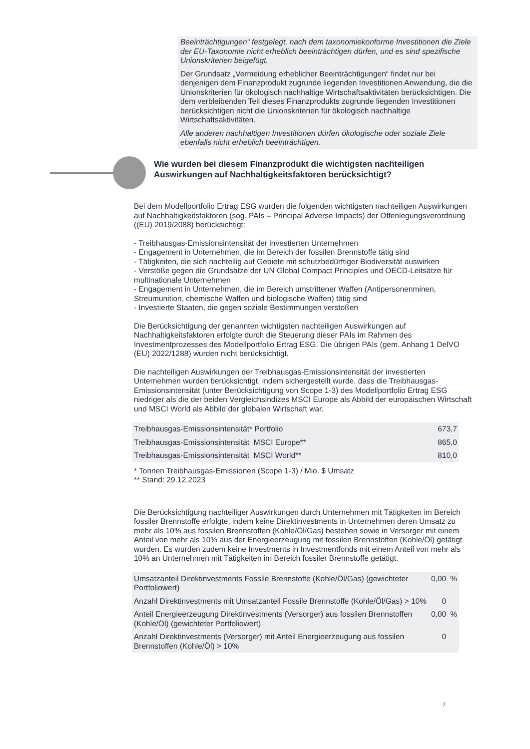Beeinträchtigungen“ festgelegt, nach dem taxonomiekonforme Investitionen die Ziele der EU-Taxonomie nicht erheblich beeinträchtigen dürfen, und es sind spezifische Unionskriterien beigefügt.
Der Grundsatz „Vermeidung erheblicher Beeinträchtigungen“ findet nur bei denjenigen dem Finanzprodukt zugrunde liegenden Investitionen Anwendung, die die Unionskriterien für ökologisch nachhaltige Wirtschaftsaktivitäten berücksichtigen. Die dem verbleibenden Teil dieses Finanzprodukts zugrunde liegenden Investitionen berücksichtigen nicht die Unionskriterien für ökologisch nachhaltige Wirtschaftsaktivitäten.
Alle anderen nachhaltigen Investitionen dürfen ökologische oder soziale Ziele ebenfalls nicht erheblich beeinträchtigen.
Wie wurden bei diesem Finanzprodukt die wichtigsten nachteiligen Auswirkungen auf Nachhaltigkeitsfaktoren berücksichtigt?
Bei dem Modellportfolio Ertrag ESG wurden die folgenden wichtigsten nachteiligen Auswirkungen auf Nachhaltigkeitsfaktoren (sog. PAIs – Principal Adverse Impacts) der Offenlegungsverordnung ((EU) 2019/2088) berücksichtigt:
- Treibhausgas-Emissionsintensität der investierten Unternehmen
- Engagement in Unternehmen, die im Bereich der fossilen Brennstoffe tätig sind
- Tätigkeiten, die sich nachteilig auf Gebiete mit schutzbedürftiger Biodiversität auswirken
- Verstöße gegen die Grundsätze der UN Global Compact Principles und OECD-Leitsätze für multinationale Unternehmen
- Engagement in Unternehmen, die im Bereich umstrittener Waffen (Antipersonenminen, Streumunition, chemische Waffen und biologische Waffen) tätig sind
- Investierte Staaten, die gegen soziale Bestimmungen verstoßen
Die Berücksichtigung der genannten wichtigsten nachteiligen Auswirkungen auf Nachhaltigkeitsfaktoren erfolgte durch die Steuerung dieser PAIs im Rahmen des Investmentprozesses des Modellportfolio Ertrag ESG. Die übrigen PAIs (gem. Anhang 1 DelVO (EU) 2022/1288) wurden nicht berücksichtigt.
Die nachteiligen Auswirkungen der Treibhausgas-Emissionsintensität der investierten Unternehmen wurden berücksichtigt, indem sichergestellt wurde, dass die Treibhausgas-Emissionsintensität (unter Berücksichtigung von Scope 1-3) des Modellportfolio Ertrag ESG niedriger als die der beiden Vergleichsindizes MSCI Europe als Abbild der europäischen Wirtschaft und MSCI World als Abbild der globalen Wirtschaft war.
| Treibhausgas-Emissionsintensität* Portfolio | 673,7 |
| Treibhausgas-Emissionsintensität MSCI Europe** | 865,0 |
| Treibhausgas-Emissionsintensität MSCI World** | 810,0 |
* Tonnen Treibhausgas-Emissionen (Scope 1-3) / Mio. $ Umsatz
** Stand: 29.12.2023
Die Berücksichtigung nachteiliger Auswirkungen durch Unternehmen mit Tätigkeiten im Bereich fossiler Brennstoffe erfolgte, indem keine Direktinvestments in Unternehmen deren Umsatz zu mehr als 10% aus fossilen Brennstoffen (Kohle/Öl/Gas) bestehen sowie in Versorger mit einem Anteil von mehr als 10% aus der Energieerzeugung mit fossilen Brennstoffen (Kohle/Öl) getätigt wurden. Es wurden zudem keine Investments in Investmentfonds mit einem Anteil von mehr als 10% an Unternehmen mit Tätigkeiten im Bereich fossiler Brennstoffe getätigt.
| Umsatzanteil Direktinvestments Fossile Brennstoffe (Kohle/Öl/Gas) (gewichteter Portfoliowert) | 0,00 | % |
| Anzahl Direktinvestments mit Umsatzanteil Fossile Brennstoffe (Kohle/Öl/Gas) > 10% | 0 | |
| Anteil Energieerzeugung Direktinvestments (Versorger) aus fossilen Brennstoffen (Kohle/Öl) (gewichteter Portfoliowert) | 0,00 | % |
| Anzahl Direktinvestments (Versorger) mit Anteil Energieerzeugung aus fossilen Brennstoffen (Kohle/Öl) > 10% | 0 | |
7